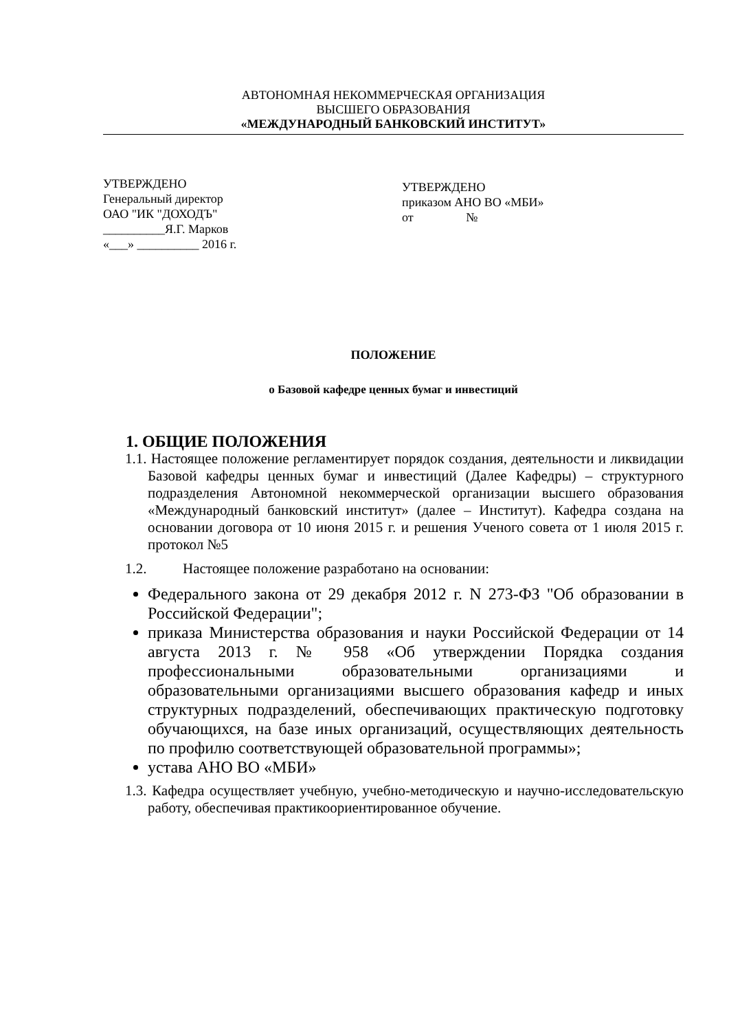АВТОНОМНАЯ НЕКОММЕРЧЕСКАЯ ОРГАНИЗАЦИЯ
ВЫСШЕГО ОБРАЗОВАНИЯ
«МЕЖДУНАРОДНЫЙ БАНКОВСКИЙ ИНСТИТУТ»
УТВЕРЖДЕНО
Генеральный директор
ОАО "ИК "ДОХОДЪ"
__________Я.Г. Марков
«___» __________ 2016 г.
УТВЕРЖДЕНО
приказом АНО ВО «МБИ»
от №
ПОЛОЖЕНИЕ
о Базовой кафедре ценных бумаг и инвестиций
1. ОБЩИЕ ПОЛОЖЕНИЯ
1.1. Настоящее положение регламентирует порядок создания, деятельности и ликвидации Базовой кафедры ценных бумаг и инвестиций (Далее Кафедры) – структурного подразделения Автономной некоммерческой организации высшего образования «Международный банковский институт» (далее – Институт). Кафедра создана на основании договора от 10 июня 2015 г. и решения Ученого совета от 1 июля 2015 г. протокол №5
1.2. Настоящее положение разработано на основании:
Федерального закона от 29 декабря 2012 г. N 273-ФЗ "Об образовании в Российской Федерации";
приказа Министерства образования и науки Российской Федерации от 14 августа 2013 г. № 958 «Об утверждении Порядка создания профессиональными образовательными организациями и образовательными организациями высшего образования кафедр и иных структурных подразделений, обеспечивающих практическую подготовку обучающихся, на базе иных организаций, осуществляющих деятельность по профилю соответствующей образовательной программы»;
устава АНО ВО «МБИ»
1.3. Кафедра осуществляет учебную, учебно-методическую и научно-исследовательскую работу, обеспечивая практикоориентированное обучение.